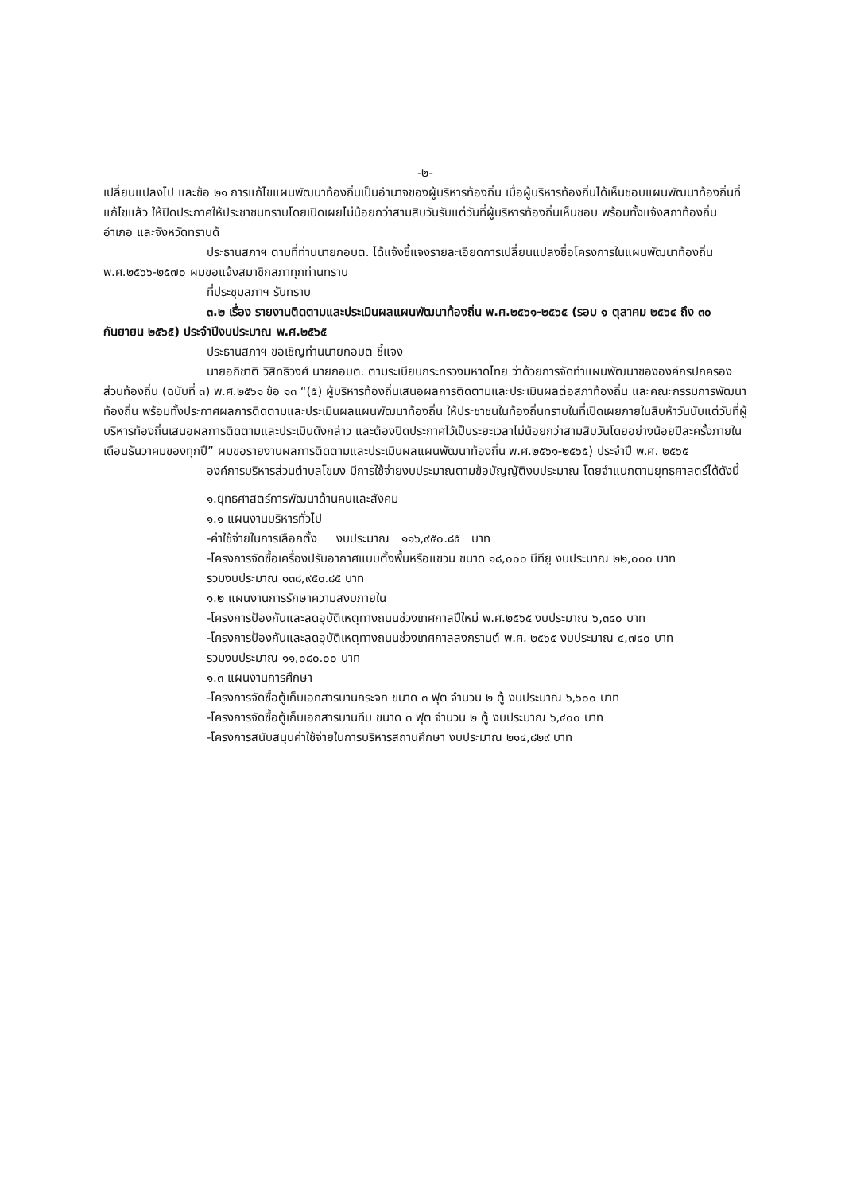-๒-
เปลี่ยนแปลงไป และข้อ ๒๑ การแก้ไขแผนพัฒนาท้องถิ่นเป็นอำนาจของผู้บริหารท้องถิ่น เมื่อผู้บริหารท้องถิ่นได้เห็นชอบแผนพัฒนาท้องถิ่นที่แก้ไขแล้ว ให้ปิดประกาศให้ประชาชนทราบโดยเปิดเผยไม่น้อยกว่าสามสิบวันรับแต่วันที่ผู้บริหารท้องถิ่นเห็นชอบ พร้อมทั้งแจ้งสภาท้องถิ่น อำเภอ และจังหวัดทราบด้
ประธานสภาฯ ตามที่ท่านนายกอบต. ได้แจ้งชี้แจงรายละเอียดการเปลี่ยนแปลงชื่อโครงการในแผนพัฒนาท้องถิ่น พ.ศ.๒๕๖๖-๒๕๗๐ ผมขอแจ้งสมาชิกสภาทุกท่านทราบ
ที่ประชุมสภาฯ รับทราบ
๓.๒ เรื่อง รายงานติดตามและประเมินผลแผนพัฒนาท้องถิ่น พ.ศ.๒๕๖๑-๒๕๖๕ (รอบ ๑ ตุลาคม ๒๕๖๔ ถึง ๓๐ กันยายน ๒๕๖๕) ประจำปีงบประมาณ พ.ศ.๒๕๖๕
ประธานสภาฯ ขอเชิญท่านนายกอบต ชี้แจง
นายอภิชาติ วิสิทธิวงศ์ นายกอบต. ตามระเบียบกระทรวงมหาดไทย ว่าด้วยการจัดทำแผนพัฒนาขององค์กรปกครองส่วนท้องถิ่น (ฉบับที่ ๓) พ.ศ.๒๕๖๑ ข้อ ๑๓ “(๕) ผู้บริหารท้องถิ่นเสนอผลการติดตามและประเมินผลต่อสภาท้องถิ่น และคณะกรรมการพัฒนาท้องถิ่น พร้อมทั้งประกาศผลการติดตามและประเมินผลแผนพัฒนาท้องถิ่น ให้ประชาชนในท้องถิ่นทราบในที่เปิดเผยภายในสิบห้าวันนับแต่วันที่ผู้บริหารท้องถิ่นเสนอผลการติดตามและประเมินดังกล่าว และต้องปิดประกาศไว้เป็นระยะเวลาไม่น้อยกว่าสามสิบวันโดยอย่างน้อยปีละครั้งภายในเดือนธันวาคมของทุกปี” ผมขอรายงานผลการติดตามและประเมินผลแผนพัฒนาท้องถิ่น พ.ศ.๒๕๖๑-๒๕๖๕) ประจำปี พ.ศ. ๒๕๖๕
องค์การบริหารส่วนตำบลโขมง มีการใช้จ่ายงบประมาณตามข้อบัญญัติงบประมาณ โดยจำแนกตามยุทธศาสตร์ได้ดังนี้
๑.ยุทธศาสตร์การพัฒนาด้านคนและสังคม
๑.๑ แผนงานบริหารทั่วไป
-ค่าใช้จ่ายในการเลือกตั้ง งบประมาณ ๑๑๖,๙๕๐.๘๕ บาท
-โครงการจัดซื้อเครื่องปรับอากาศแบบตั้งพื้นหรือแขวน ขนาด ๑๘,๐๐๐ บีทียู งบประมาณ ๒๒,๐๐๐ บาท
รวมงบประมาณ ๑๓๘,๙๕๐.๘๕ บาท
๑.๒ แผนงานการรักษาความสงบภายใน
-โครงการป้องกันและลดอุบัติเหตุทางถนนช่วงเทศกาลปีใหม่ พ.ศ.๒๕๖๕ งบประมาณ ๖,๓๔๐ บาท
-โครงการป้องกันและลดอุบัติเหตุทางถนนช่วงเทศกาลสงกรานต์ พ.ศ. ๒๕๖๕ งบประมาณ ๔,๗๔๐ บาท
รวมงบประมาณ ๑๑,๐๘๐.๐๐ บาท
๑.๓ แผนงานการศึกษา
-โครงการจัดซื้อตู้เก็บเอกสารบานกระจก ขนาด ๓ ฟุต จำนวน ๒ ตู้ งบประมาณ ๖,๖๐๐ บาท
-โครงการจัดซื้อตู้เก็บเอกสารบานทึบ ขนาด ๓ ฟุต จำนวน ๒ ตู้ งบประมาณ ๖,๔๐๐ บาท
-โครงการสนับสนุนค่าใช้จ่ายในการบริหารสถานศึกษา งบประมาณ ๒๑๔,๘๒๙ บาท